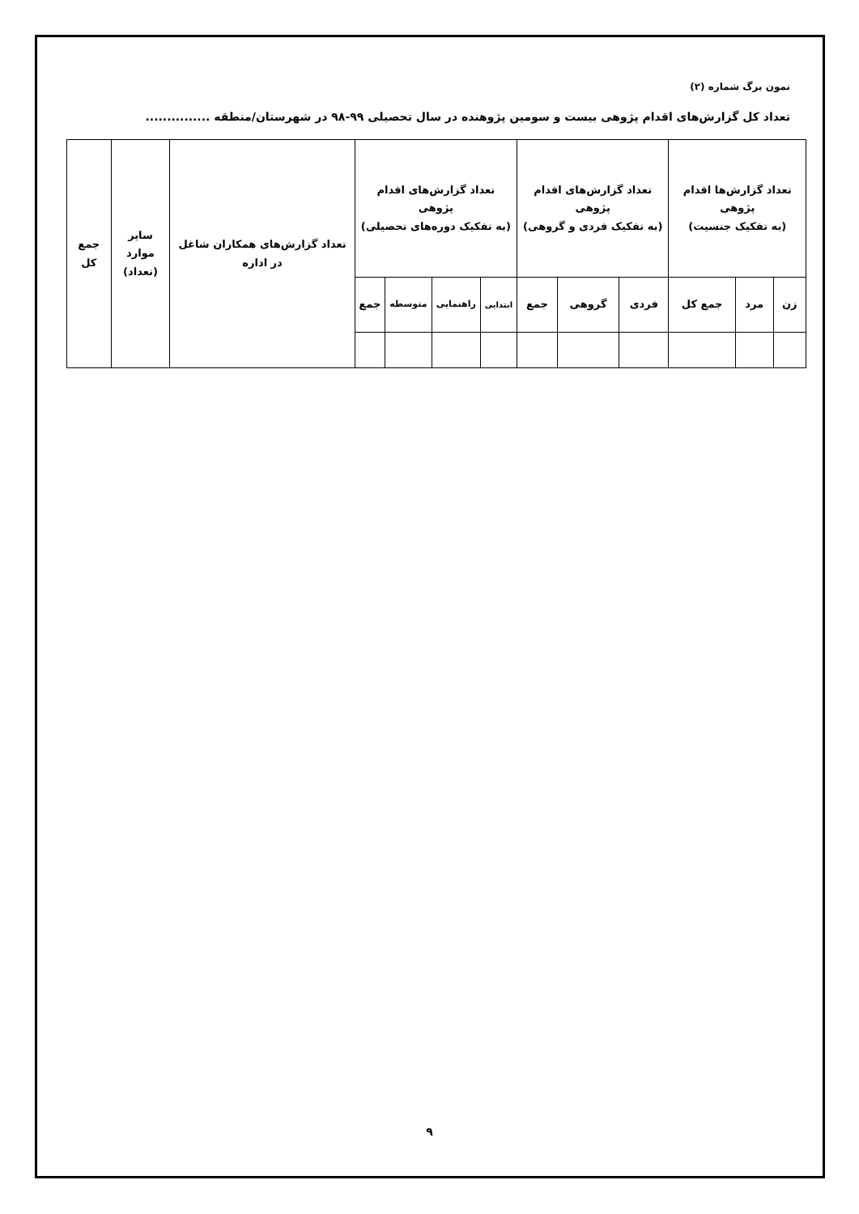نمون برگ شماره (۲)
تعداد کل گزارش‌های اقدام پژوهی بیست و سومین پژوهنده در سال تحصیلی ۹۹-۹۸ در شهرستان/منطقه ...............
| تعداد گزارش‌ها اقدام پژوهی (به تفکیک جنسیت) | | | تعداد گزارش‌های اقدام پژوهی (به تفکیک فردی و گروهی) | | | تعداد گزارش‌های اقدام پژوهی (به تفکیک دوره‌های تحصیلی) | | | | تعداد گزارش‌های همکاران شاغل در اداره | سایر موارد (تعداد) | جمع کل |
| --- | --- | --- | --- | --- | --- | --- | --- | --- | --- | --- | --- | --- |
| زن | مرد | جمع کل | فردی | گروهی | جمع | ابتدایی | راهنمایی | متوسطه | جمع | | | |
۹